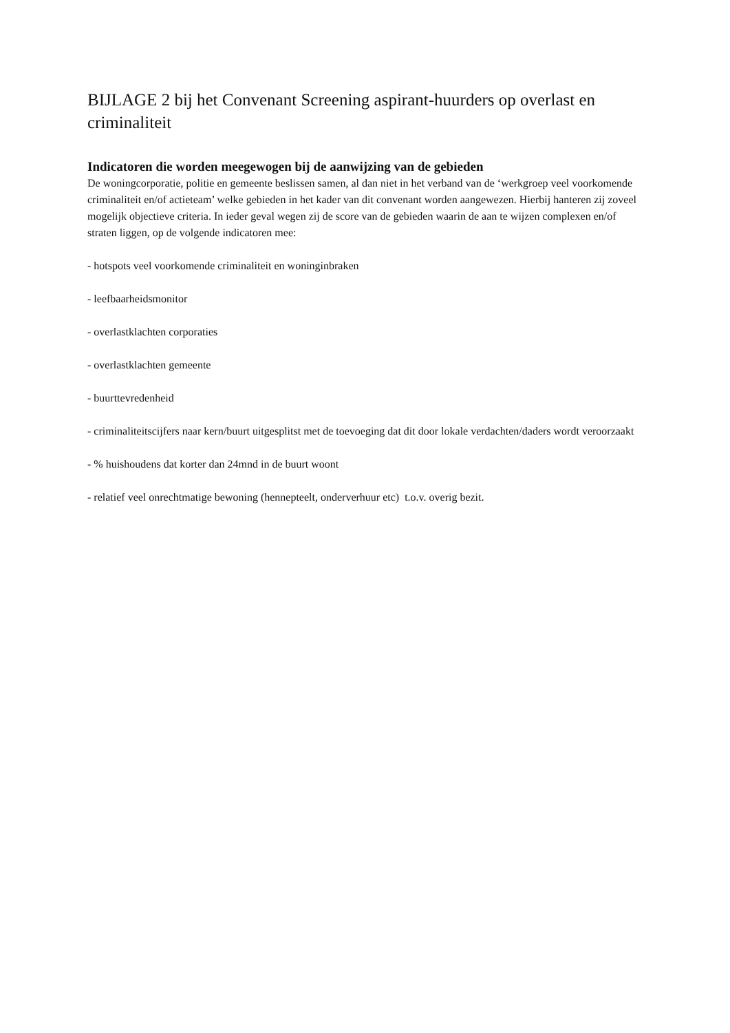BIJLAGE 2 bij het Convenant Screening aspirant-huurders op overlast en criminaliteit
Indicatoren die worden meegewogen bij de aanwijzing van de gebieden
De woningcorporatie, politie en gemeente beslissen samen, al dan niet in het verband van de ‘werkgroep veel voorkomende criminaliteit en/of actieteam’ welke gebieden in het kader van dit convenant worden aangewezen. Hierbij hanteren zij zoveel mogelijk objectieve criteria. In ieder geval wegen zij de score van de gebieden waarin de aan te wijzen complexen en/of straten liggen, op de volgende indicatoren mee:
- hotspots veel voorkomende criminaliteit en woninginbraken
- leefbaarheidsmonitor
- overlastklachten corporaties
- overlastklachten gemeente
- buurttevredenheid
- criminaliteitscijfers naar kern/buurt uitgesplitst met de toevoeging dat dit door lokale verdachten/daders wordt veroorzaakt
- % huishoudens dat korter dan 24mnd in de buurt woont
- relatief veel onrechtmatige bewoning (hennepteelt, onderverhuur etc) t.o.v. overig bezit.